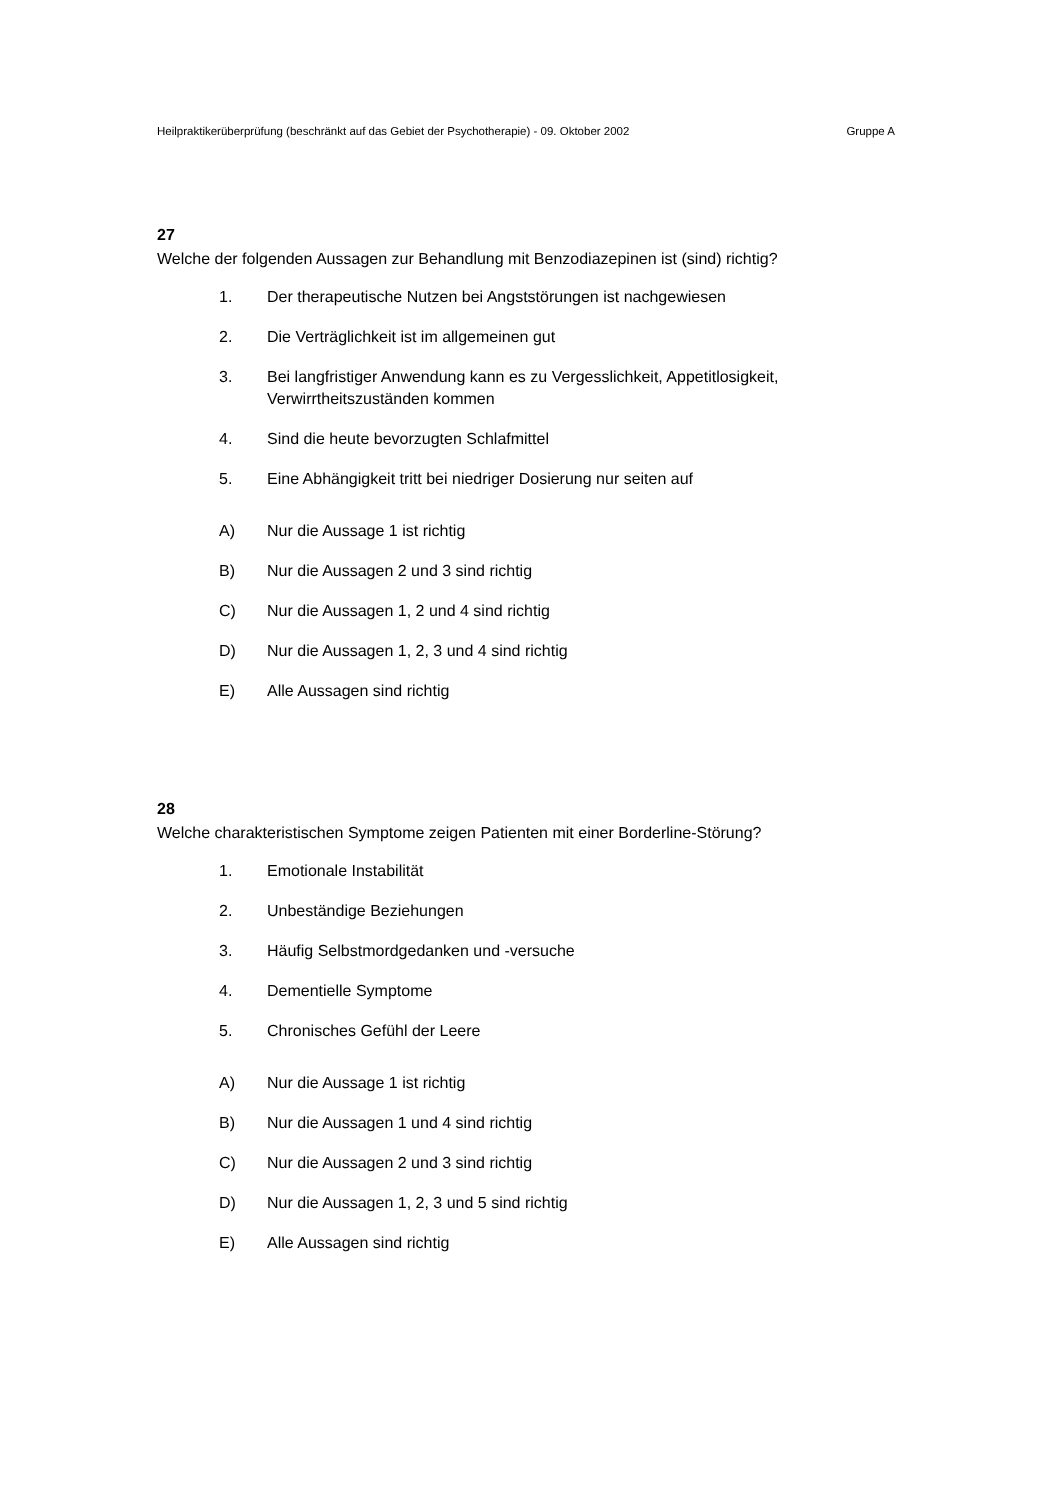Heilpraktikerüberprüfung (beschränkt auf das Gebiet der Psychotherapie) - 09. Oktober 2002 Gruppe A
27
Welche der folgenden Aussagen zur Behandlung mit Benzodiazepinen ist (sind) richtig?
1. Der therapeutische Nutzen bei Angststörungen ist nachgewiesen
2. Die Verträglichkeit ist im allgemeinen gut
3. Bei langfristiger Anwendung kann es zu Vergesslichkeit, Appetitlosigkeit, Verwirrtheitszuständen kommen
4. Sind die heute bevorzugten Schlafmittel
5. Eine Abhängigkeit tritt bei niedriger Dosierung nur seiten auf
A) Nur die Aussage 1 ist richtig
B) Nur die Aussagen 2 und 3 sind richtig
C) Nur die Aussagen 1, 2 und 4 sind richtig
D) Nur die Aussagen 1, 2, 3 und 4 sind richtig
E) Alle Aussagen sind richtig
28
Welche charakteristischen Symptome zeigen Patienten mit einer Borderline-Störung?
1. Emotionale Instabilität
2. Unbeständige Beziehungen
3. Häufig Selbstmordgedanken und -versuche
4. Dementielle Symptome
5. Chronisches Gefühl der Leere
A) Nur die Aussage 1 ist richtig
B) Nur die Aussagen 1 und 4 sind richtig
C) Nur die Aussagen 2 und 3 sind richtig
D) Nur die Aussagen 1, 2, 3 und 5 sind richtig
E) Alle Aussagen sind richtig